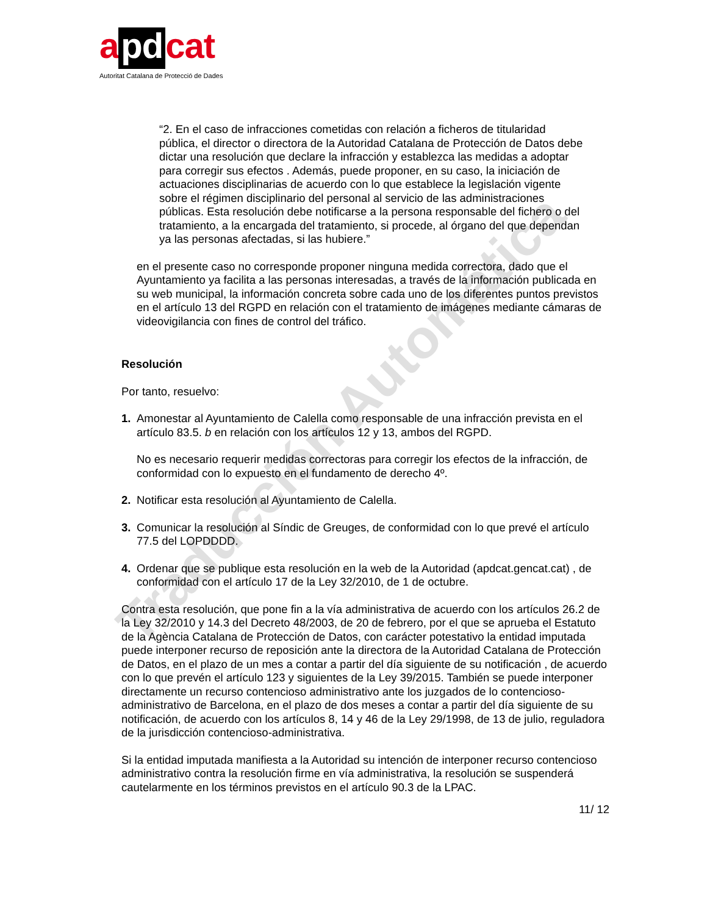a pd cat
Autoritat Catalana de Protecció de Dades
Traducción Automática
“2. En el caso de infracciones cometidas con relación a ficheros de titularidad pública, el director o directora de la Autoridad Catalana de Protección de Datos debe dictar una resolución que declare la infracción y establezca las medidas a adoptar para corregir sus efectos . Además, puede proponer, en su caso, la iniciación de actuaciones disciplinarias de acuerdo con lo que establece la legislación vigente sobre el régimen disciplinario del personal al servicio de las administraciones públicas. Esta resolución debe notificarse a la persona responsable del fichero o del tratamiento, a la encargada del tratamiento, si procede, al órgano del que dependan ya las personas afectadas, si las hubiere.”
en el presente caso no corresponde proponer ninguna medida correctora, dado que el Ayuntamiento ya facilita a las personas interesadas, a través de la información publicada en su web municipal, la información concreta sobre cada uno de los diferentes puntos previstos en el artículo 13 del RGPD en relación con el tratamiento de imágenes mediante cámaras de videovigilancia con fines de control del tráfico.
Resolución
Por tanto, resuelvo:
1. Amonestar al Ayuntamiento de Calella como responsable de una infracción prevista en el artículo 83.5. b en relación con los artículos 12 y 13, ambos del RGPD.
No es necesario requerir medidas correctoras para corregir los efectos de la infracción, de conformidad con lo expuesto en el fundamento de derecho 4º.
2. Notificar esta resolución al Ayuntamiento de Calella.
3. Comunicar la resolución al Síndic de Greuges, de conformidad con lo que prevé el artículo 77.5 del LOPDDDD.
4. Ordenar que se publique esta resolución en la web de la Autoridad (apdcat.gencat.cat) , de conformidad con el artículo 17 de la Ley 32/2010, de 1 de octubre.
Contra esta resolución, que pone fin a la vía administrativa de acuerdo con los artículos 26.2 de la Ley 32/2010 y 14.3 del Decreto 48/2003, de 20 de febrero, por el que se aprueba el Estatuto de la Agència Catalana de Protección de Datos, con carácter potestativo la entidad imputada puede interponer recurso de reposición ante la directora de la Autoridad Catalana de Protección de Datos, en el plazo de un mes a contar a partir del día siguiente de su notificación , de acuerdo con lo que prevén el artículo 123 y siguientes de la Ley 39/2015. También se puede interponer directamente un recurso contencioso administrativo ante los juzgados de lo contencioso-administrativo de Barcelona, en el plazo de dos meses a contar a partir del día siguiente de su notificación, de acuerdo con los artículos 8, 14 y 46 de la Ley 29/1998, de 13 de julio, reguladora de la jurisdicción contencioso-administrativa.
Si la entidad imputada manifiesta a la Autoridad su intención de interponer recurso contencioso administrativo contra la resolución firme en vía administrativa, la resolución se suspenderá cautelarmente en los términos previstos en el artículo 90.3 de la LPAC.
11/ 12